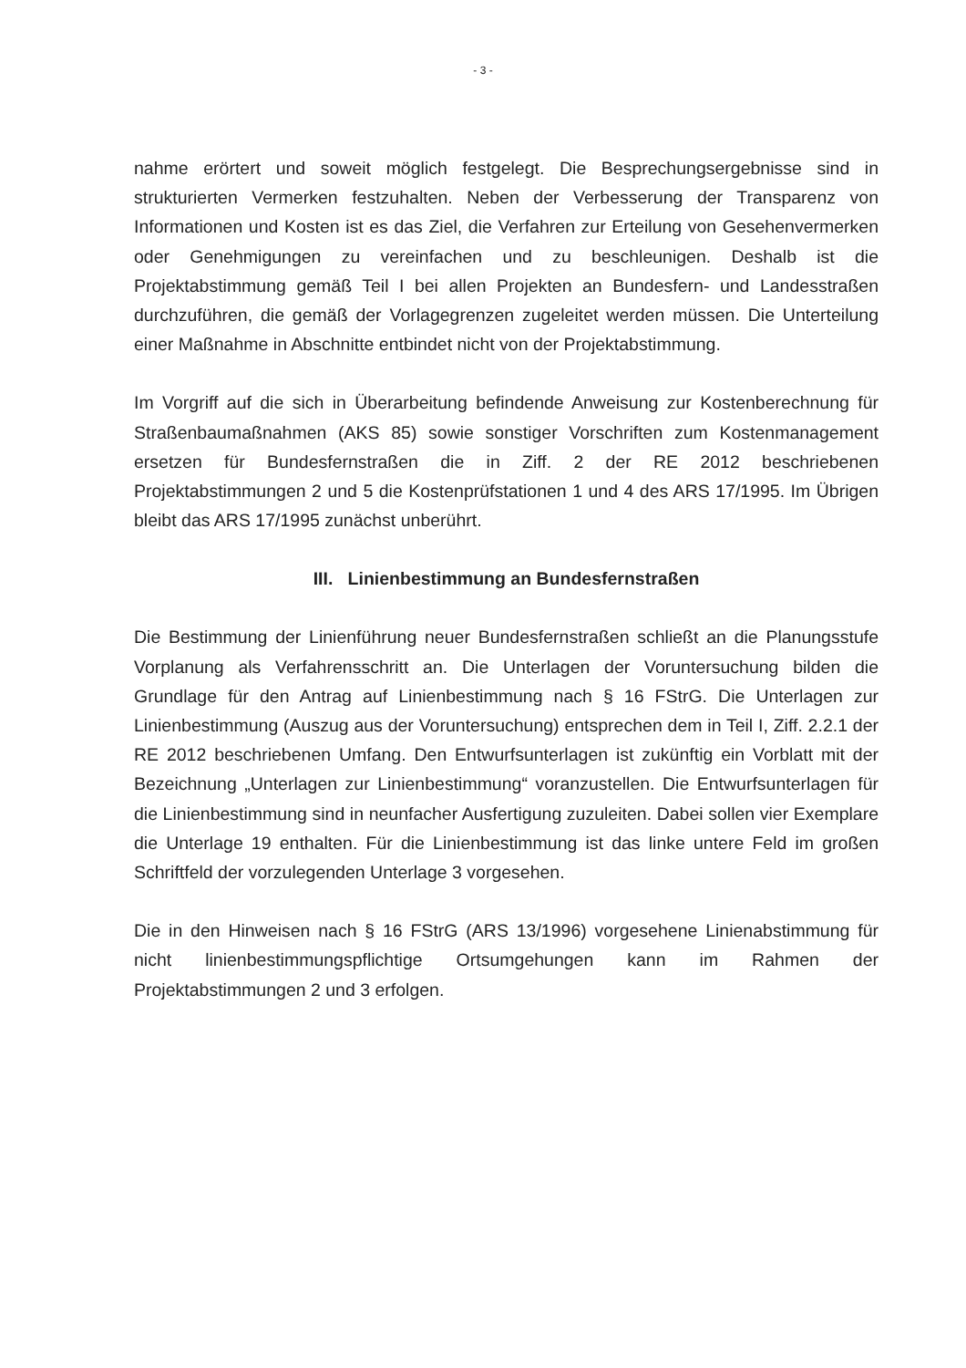- 3 -
nahme erörtert und soweit möglich festgelegt. Die Besprechungsergebnisse sind in strukturierten Vermerken festzuhalten. Neben der Verbesserung der Transparenz von Informationen und Kosten ist es das Ziel, die Verfahren zur Erteilung von Gesehenvermerken oder Genehmigungen zu vereinfachen und zu beschleunigen. Deshalb ist die Projektabstimmung gemäß Teil I bei allen Projekten an Bundesfern- und Landesstraßen durchzuführen, die gemäß der Vorlagegrenzen zugeleitet werden müssen. Die Unterteilung einer Maßnahme in Abschnitte entbindet nicht von der Projektabstimmung.
Im Vorgriff auf die sich in Überarbeitung befindende Anweisung zur Kostenberechnung für Straßenbaumaßnahmen (AKS 85) sowie sonstiger Vorschriften zum Kostenmanagement ersetzen für Bundesfernstraßen die in Ziff. 2 der RE 2012 beschriebenen Projektabstimmungen 2 und 5 die Kostenprüfstationen 1 und 4 des ARS 17/1995. Im Übrigen bleibt das ARS 17/1995 zunächst unberührt.
III. Linienbestimmung an Bundesfernstraßen
Die Bestimmung der Linienführung neuer Bundesfernstraßen schließt an die Planungsstufe Vorplanung als Verfahrensschritt an. Die Unterlagen der Voruntersuchung bilden die Grundlage für den Antrag auf Linienbestimmung nach § 16 FStrG. Die Unterlagen zur Linienbestimmung (Auszug aus der Voruntersuchung) entsprechen dem in Teil I, Ziff. 2.2.1 der RE 2012 beschriebenen Umfang. Den Entwurfsunterlagen ist zukünftig ein Vorblatt mit der Bezeichnung „Unterlagen zur Linienbestimmung“ voranzustellen. Die Entwurfsunterlagen für die Linienbestimmung sind in neunfacher Ausfertigung zuzuleiten. Dabei sollen vier Exemplare die Unterlage 19 enthalten. Für die Linienbestimmung ist das linke untere Feld im großen Schriftfeld der vorzulegenden Unterlage 3 vorgesehen.
Die in den Hinweisen nach § 16 FStrG (ARS 13/1996) vorgesehene Linienabstimmung für nicht linienbestimmungspflichtige Ortsumgehungen kann im Rahmen der Projektabstimmungen 2 und 3 erfolgen.